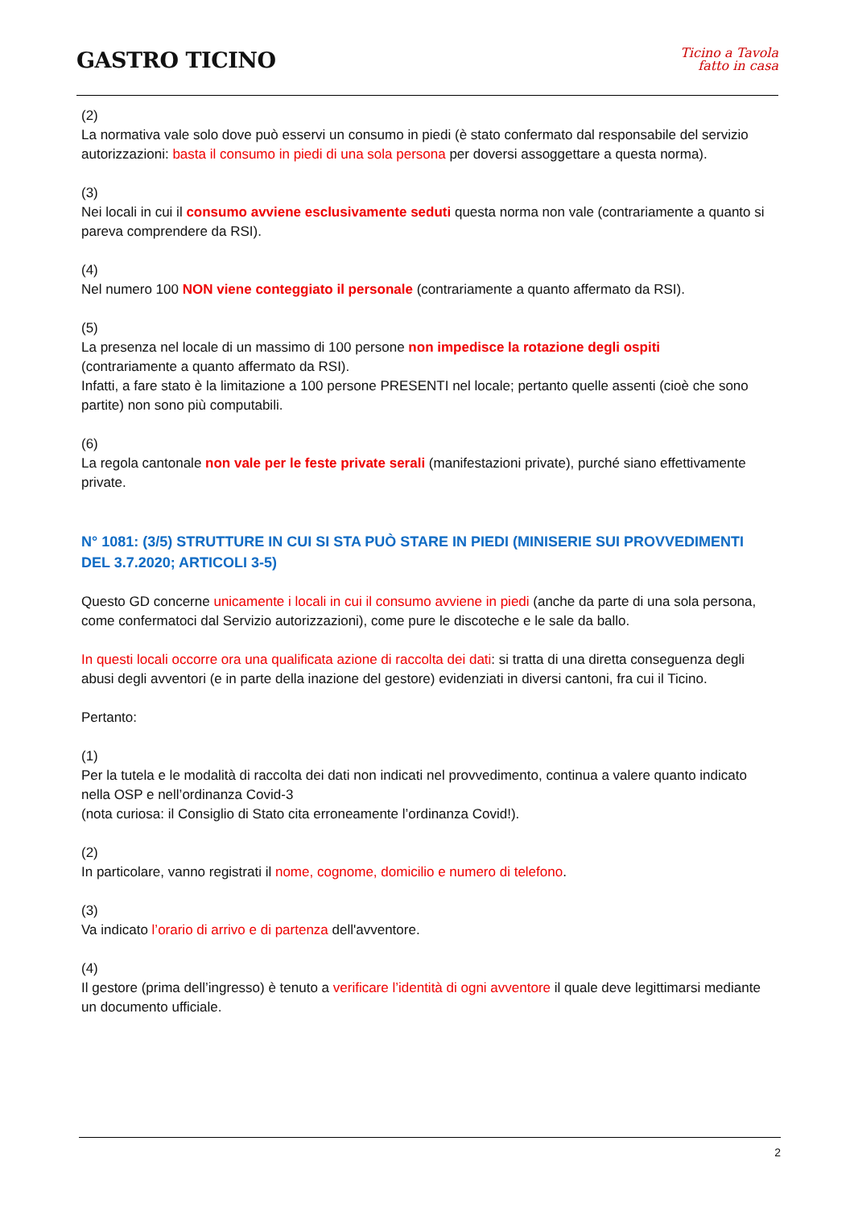GASTRO TICINO
Ticino a Tavola
fatto in casa
(2)
La normativa vale solo dove può esservi un consumo in piedi (è stato confermato dal responsabile del servizio autorizzazioni: basta il consumo in piedi di una sola persona per doversi assoggettare a questa norma).
(3)
Nei locali in cui il consumo avviene esclusivamente seduti questa norma non vale (contrariamente a quanto si pareva comprendere da RSI).
(4)
Nel numero 100 NON viene conteggiato il personale (contrariamente a quanto affermato da RSI).
(5)
La presenza nel locale di un massimo di 100 persone non impedisce la rotazione degli ospiti
(contrariamente a quanto affermato da RSI).
Infatti, a fare stato è la limitazione a 100 persone PRESENTI nel locale; pertanto quelle assenti (cioè che sono partite) non sono più computabili.
(6)
La regola cantonale non vale per le feste private serali (manifestazioni private), purché siano effettivamente private.
N° 1081: (3/5) STRUTTURE IN CUI SI STA PUÒ STARE IN PIEDI (MINISERIE SUI PROVVEDIMENTI DEL 3.7.2020; ARTICOLI 3-5)
Questo GD concerne unicamente i locali in cui il consumo avviene in piedi (anche da parte di una sola persona, come confermatoci dal Servizio autorizzazioni), come pure le discoteche e le sale da ballo.
In questi locali occorre ora una qualificata azione di raccolta dei dati: si tratta di una diretta conseguenza degli abusi degli avventori (e in parte della inazione del gestore) evidenziati in diversi cantoni, fra cui il Ticino.
Pertanto:
(1)
Per la tutela e le modalità di raccolta dei dati non indicati nel provvedimento, continua a valere quanto indicato nella OSP e nell’ordinanza Covid-3
(nota curiosa: il Consiglio di Stato cita erroneamente l’ordinanza Covid!).
(2)
In particolare, vanno registrati il nome, cognome, domicilio e numero di telefono.
(3)
Va indicato l’orario di arrivo e di partenza dell'avventore.
(4)
Il gestore (prima dell’ingresso) è tenuto a verificare l’identità di ogni avventore il quale deve legittimarsi mediante un documento ufficiale.
2